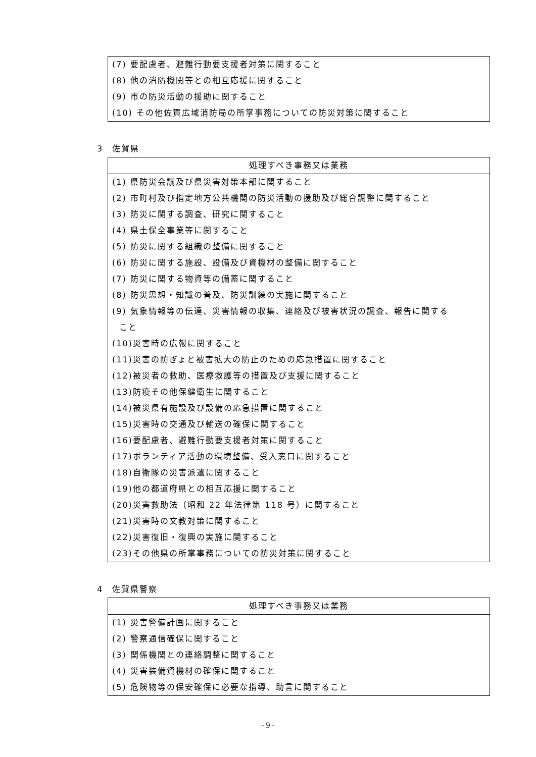| (7) 要配慮者、避難行動要支援者対策に関すること |
| (8) 他の消防機関等との相互応援に関すること |
| (9) 市の防災活動の援助に関すること |
| (10) その他佐賀広域消防局の所掌事務についての防災対策に関すること |
3　佐賀県
| 処理すべき事務又は業務 |
| --- |
| (1) 県防災会議及び県災害対策本部に関すること |
| (2) 市町村及び指定地方公共機関の防災活動の援助及び総合調整に関すること |
| (3) 防災に関する調査、研究に関すること |
| (4) 県土保全事業等に関すること |
| (5) 防災に関する組織の整備に関すること |
| (6) 防災に関する施設、設備及び資機材の整備に関すること |
| (7) 防災に関する物資等の備蓄に関すること |
| (8) 防災思想・知識の普及、防災訓練の実施に関すること |
| (9) 気象情報等の伝達、災害情報の収集、連絡及び被害状況の調査、報告に関する こと |
| (10)災害時の広報に関すること |
| (11)災害の防ぎょと被害拡大の防止のための応急措置に関すること |
| (12)被災者の救助、医療救護等の措置及び支援に関すること |
| (13)防疫その他保健衛生に関すること |
| (14)被災県有施設及び設備の応急措置に関すること |
| (15)災害時の交通及び輸送の確保に関すること |
| (16)要配慮者、避難行動要支援者対策に関すること |
| (17)ボランティア活動の環境整備、受入窓口に関すること |
| (18)自衛隊の災害派遣に関すること |
| (19)他の都道府県との相互応援に関すること |
| (20)災害救助法（昭和 22 年法律第 118 号）に関すること |
| (21)災害時の文教対策に関すること |
| (22)災害復旧・復興の実施に関すること |
| (23)その他県の所掌事務についての防災対策に関すること |
4　佐賀県警察
| 処理すべき事務又は業務 |
| --- |
| (1) 災害警備計画に関すること |
| (2) 警察通信確保に関すること |
| (3) 関係機関との連絡調整に関すること |
| (4) 災害装備資機材の確保に関すること |
| (5) 危険物等の保安確保に必要な指導、助言に関すること |
- 9 -